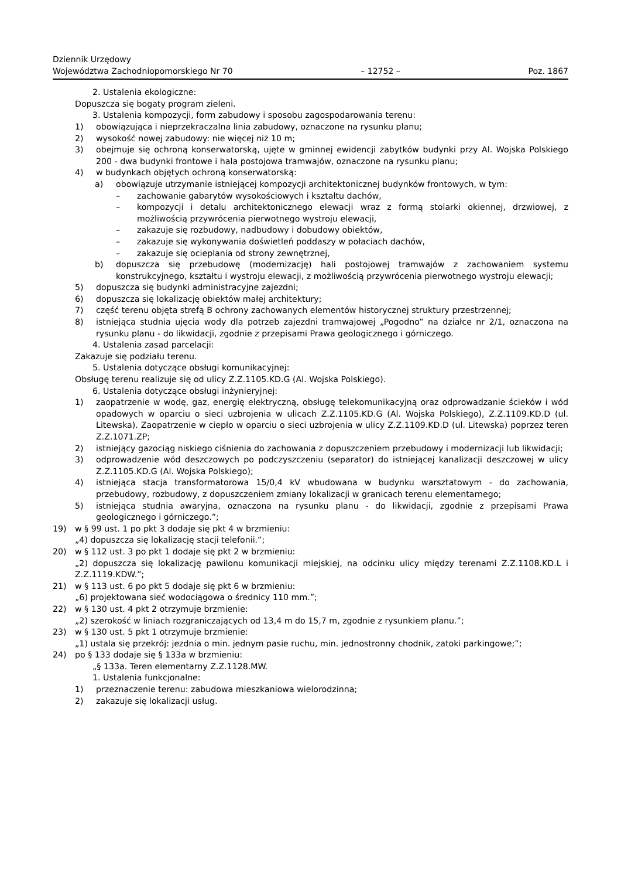Dziennik Urzędowy
Województwa Zachodniopomorskiego Nr 70
– 12752 –
Poz. 1867
2. Ustalenia ekologiczne:
Dopuszcza się bogaty program zieleni.
3. Ustalenia kompozycji, form zabudowy i sposobu zagospodarowania terenu:
1) obowiązująca i nieprzekraczalna linia zabudowy, oznaczone na rysunku planu;
2) wysokość nowej zabudowy: nie więcej niż 10 m;
3) obejmuje się ochroną konserwatorską, ujęte w gminnej ewidencji zabytków budynki przy Al. Wojska Polskiego 200 - dwa budynki frontowe i hala postojowa tramwajów, oznaczone na rysunku planu;
4) w budynkach objętych ochroną konserwatorską:
a) obowiązuje utrzymanie istniejącej kompozycji architektonicznej budynków frontowych, w tym:
– zachowanie gabarytów wysokościowych i kształtu dachów,
– kompozycji i detalu architektonicznego elewacji wraz z formą stolarki okiennej, drzwiowej, z możliwością przywrócenia pierwotnego wystroju elewacji,
– zakazuje się rozbudowy, nadbudowy i dobudowy obiektów,
– zakazuje się wykonywania doświetleń poddaszy w połaciach dachów,
– zakazuje się ocieplania od strony zewnętrznej,
b) dopuszcza się przebudowę (modernizację) hali postojowej tramwajów z zachowaniem systemu konstrukcyjnego, kształtu i wystroju elewacji, z możliwością przywrócenia pierwotnego wystroju elewacji;
5) dopuszcza się budynki administracyjne zajezdni;
6) dopuszcza się lokalizację obiektów małej architektury;
7) część terenu objęta strefą B ochrony zachowanych elementów historycznej struktury przestrzennej;
8) istniejąca studnia ujęcia wody dla potrzeb zajezdni tramwajowej „Pogodno” na działce nr 2/1, oznaczona na rysunku planu - do likwidacji, zgodnie z przepisami Prawa geologicznego i górniczego.
4. Ustalenia zasad parcelacji:
Zakazuje się podziału terenu.
5. Ustalenia dotyczące obsługi komunikacyjnej:
Obsługę terenu realizuje się od ulicy Z.Z.1105.KD.G (Al. Wojska Polskiego).
6. Ustalenia dotyczące obsługi inżynieryjnej:
1) zaopatrzenie w wodę, gaz, energię elektryczną, obsługę telekomunikacyjną oraz odprowadzanie ścieków i wód opadowych w oparciu o sieci uzbrojenia w ulicach Z.Z.1105.KD.G (Al. Wojska Polskiego), Z.Z.1109.KD.D (ul. Litewska). Zaopatrzenie w ciepło w oparciu o sieci uzbrojenia w ulicy Z.Z.1109.KD.D (ul. Litewska) poprzez teren Z.Z.1071.ZP;
2) istniejący gazociąg niskiego ciśnienia do zachowania z dopuszczeniem przebudowy i modernizacji lub likwidacji;
3) odprowadzenie wód deszczowych po podczyszczeniu (separator) do istniejącej kanalizacji deszczowej w ulicy Z.Z.1105.KD.G (Al. Wojska Polskiego);
4) istniejąca stacja transformatorowa 15/0,4 kV wbudowana w budynku warsztatowym - do zachowania, przebudowy, rozbudowy, z dopuszczeniem zmiany lokalizacji w granicach terenu elementarnego;
5) istniejąca studnia awaryjna, oznaczona na rysunku planu - do likwidacji, zgodnie z przepisami Prawa geologicznego i górniczego.”;
19) w § 99 ust. 1 po pkt 3 dodaje się pkt 4 w brzmieniu:
„4) dopuszcza się lokalizację stacji telefonii.”;
20) w § 112 ust. 3 po pkt 1 dodaje się pkt 2 w brzmieniu:
„2) dopuszcza się lokalizację pawilonu komunikacji miejskiej, na odcinku ulicy między terenami Z.Z.1108.KD.L i Z.Z.1119.KDW.”;
21) w § 113 ust. 6 po pkt 5 dodaje się pkt 6 w brzmieniu:
„6) projektowana sieć wodociągowa o średnicy 110 mm.”;
22) w § 130 ust. 4 pkt 2 otrzymuje brzmienie:
„2) szerokość w liniach rozgraniczających od 13,4 m do 15,7 m, zgodnie z rysunkiem planu.”;
23) w § 130 ust. 5 pkt 1 otrzymuje brzmienie:
„1) ustala się przekrój: jezdnia o min. jednym pasie ruchu, min. jednostronny chodnik, zatoki parkingowe;”;
24) po § 133 dodaje się § 133a w brzmieniu:
„§ 133a. Teren elementarny Z.Z.1128.MW.
1. Ustalenia funkcjonalne:
1) przeznaczenie terenu: zabudowa mieszkaniowa wielorodzinna;
2) zakazuje się lokalizacji usług.